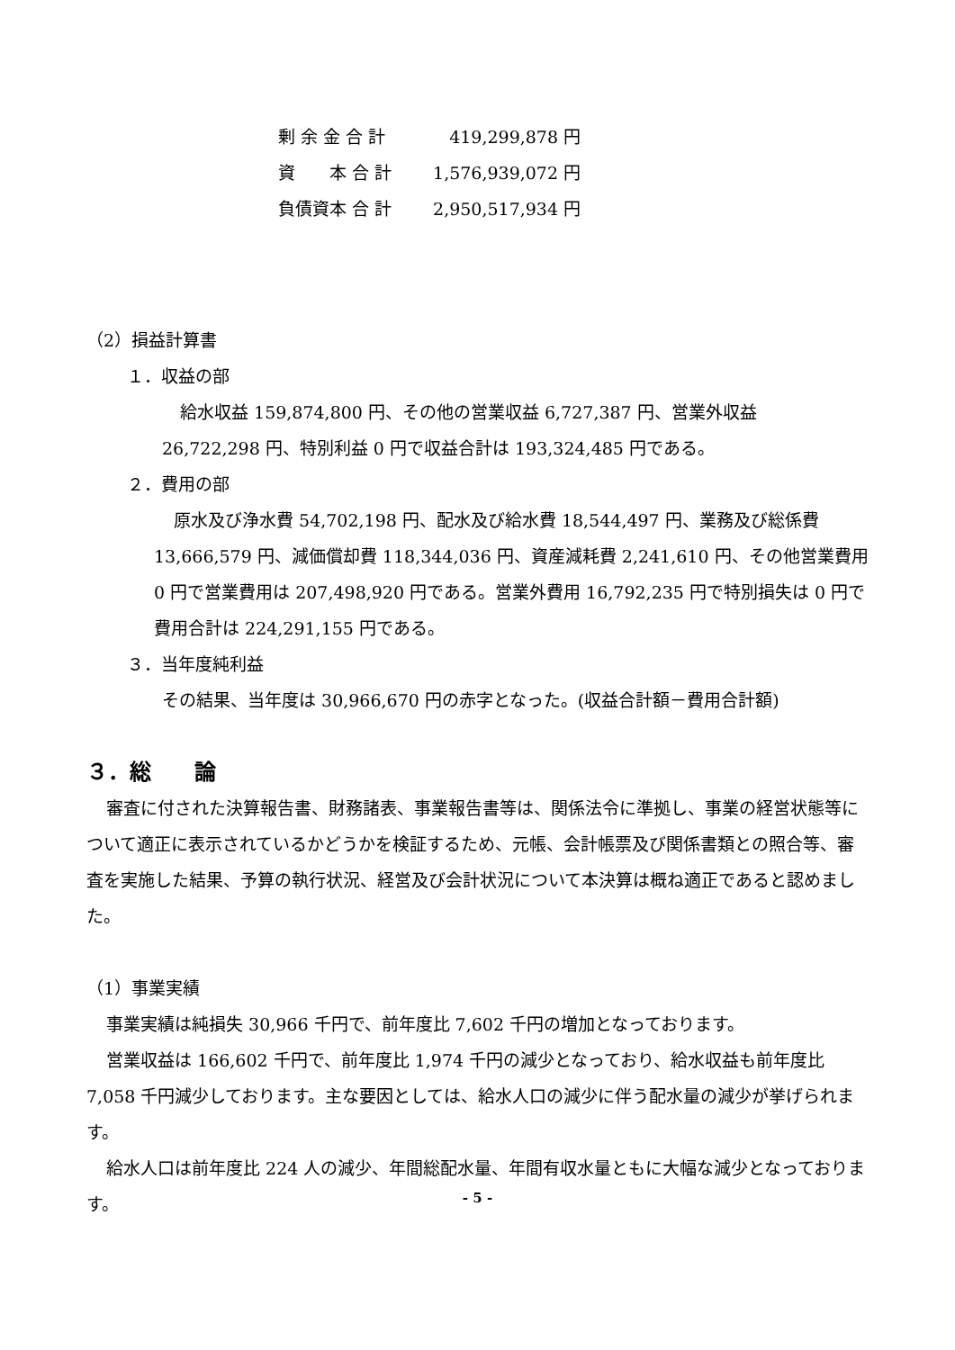| 剰 余 金 合 計 | 419,299,878 円 |
| 資 本 合 計 | 1,576,939,072 円 |
| 負債資本 合 計 | 2,950,517,934 円 |
（2）損益計算書
１．収益の部
給水収益 159,874,800 円、その他の営業収益 6,727,387 円、営業外収益
26,722,298 円、特別利益 0 円で収益合計は 193,324,485 円である。
２．費用の部
原水及び浄水費 54,702,198 円、配水及び給水費 18,544,497 円、業務及び総係費 13,666,579 円、減価償却費 118,344,036 円、資産減耗費 2,241,610 円、その他営業費用 0 円で営業費用は 207,498,920 円である。営業外費用 16,792,235 円で特別損失は 0 円で費用合計は 224,291,155 円である。
３．当年度純利益
その結果、当年度は 30,966,670 円の赤字となった。(収益合計額－費用合計額)
３．総　　論
審査に付された決算報告書、財務諸表、事業報告書等は、関係法令に準拠し、事業の経営状態等について適正に表示されているかどうかを検証するため、元帳、会計帳票及び関係書類との照合等、審査を実施した結果、予算の執行状況、経営及び会計状況について本決算は概ね適正であると認めました。
（1）事業実績
事業実績は純損失 30,966 千円で、前年度比 7,602 千円の増加となっております。
営業収益は 166,602 千円で、前年度比 1,974 千円の減少となっており、給水収益も前年度比 7,058 千円減少しております。主な要因としては、給水人口の減少に伴う配水量の減少が挙げられます。
給水人口は前年度比 224 人の減少、年間総配水量、年間有収水量ともに大幅な減少となっております。
- 5 -